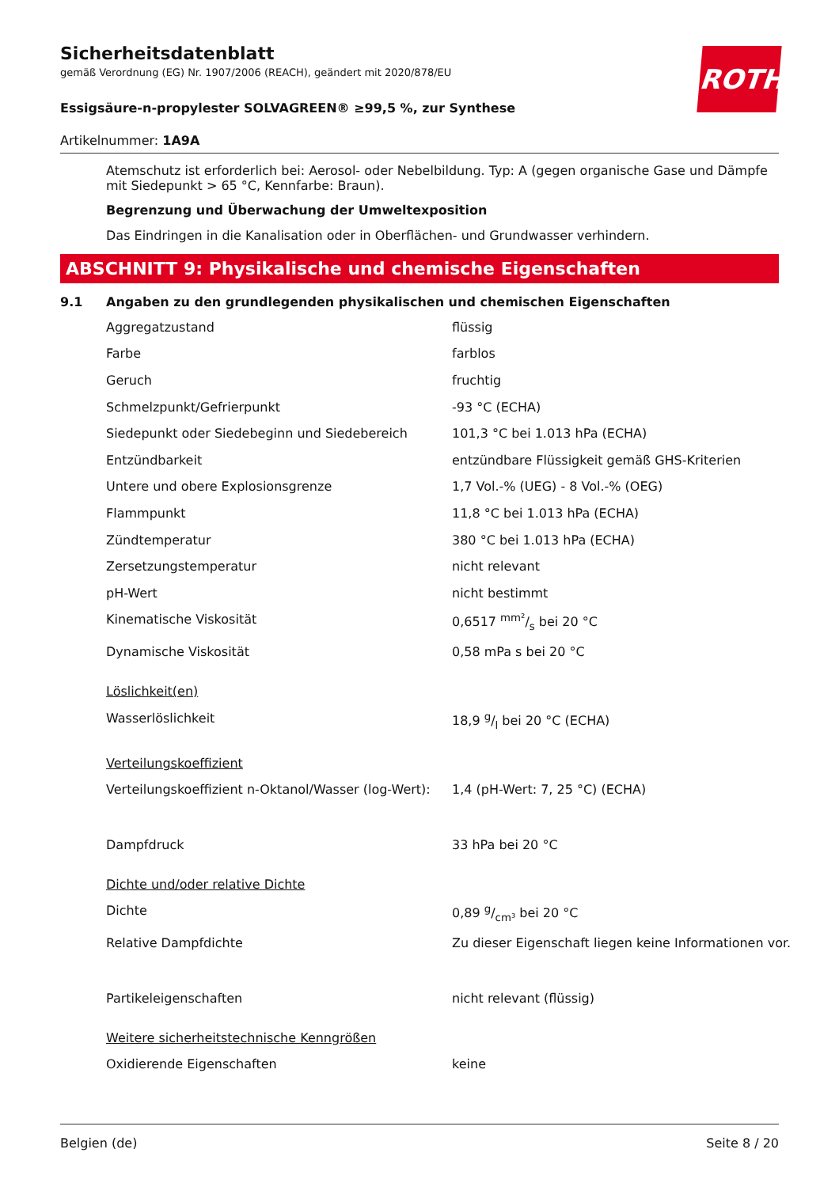ROTH
Sicherheitsdatenblatt
gemäß Verordnung (EG) Nr. 1907/2006 (REACH), geändert mit 2020/878/EU
Essigsäure-n-propylester SOLVAGREEN® ≥99,5 %, zur Synthese
Artikelnummer: 1A9A
Atemschutz ist erforderlich bei: Aerosol- oder Nebelbildung. Typ: A (gegen organische Gase und Dämpfe mit Siedepunkt > 65 °C, Kennfarbe: Braun).
Begrenzung und Überwachung der Umweltexposition
Das Eindringen in die Kanalisation oder in Oberflächen- und Grundwasser verhindern.
ABSCHNITT 9: Physikalische und chemische Eigenschaften
9.1 Angaben zu den grundlegenden physikalischen und chemischen Eigenschaften
| Aggregatzustand | flüssig |
| Farbe | farblos |
| Geruch | fruchtig |
| Schmelzpunkt/Gefrierpunkt | -93 °C (ECHA) |
| Siedepunkt oder Siedebeginn und Siedebereich | 101,3 °C bei 1.013 hPa (ECHA) |
| Entzündbarkeit | entzündbare Flüssigkeit gemäß GHS-Kriterien |
| Untere und obere Explosionsgrenze | 1,7 Vol.-% (UEG) - 8 Vol.-% (OEG) |
| Flammpunkt | 11,8 °C bei 1.013 hPa (ECHA) |
| Zündtemperatur | 380 °C bei 1.013 hPa (ECHA) |
| Zersetzungstemperatur | nicht relevant |
| pH-Wert | nicht bestimmt |
| Kinematische Viskosität | 0,6517 mm²/s bei 20 °C |
| Dynamische Viskosität | 0,58 mPa s bei 20 °C |
| Löslichkeit(en) | |
| Wasserlöslichkeit | 18,9 g/l bei 20 °C (ECHA) |
| Verteilungskoeffizient | |
| Verteilungskoeffizient n-Oktanol/Wasser (log-Wert): | 1,4 (pH-Wert: 7, 25 °C) (ECHA) |
| Dampfdruck | 33 hPa bei 20 °C |
| Dichte und/oder relative Dichte | |
| Dichte | 0,89 g/cm³ bei 20 °C |
| Relative Dampfdichte | Zu dieser Eigenschaft liegen keine Informationen vor. |
| Partikeleigenschaften | nicht relevant (flüssig) |
| Weitere sicherheitstechnische Kenngrößen | |
| Oxidierende Eigenschaften | keine |
Belgien (de) Seite 8 / 20